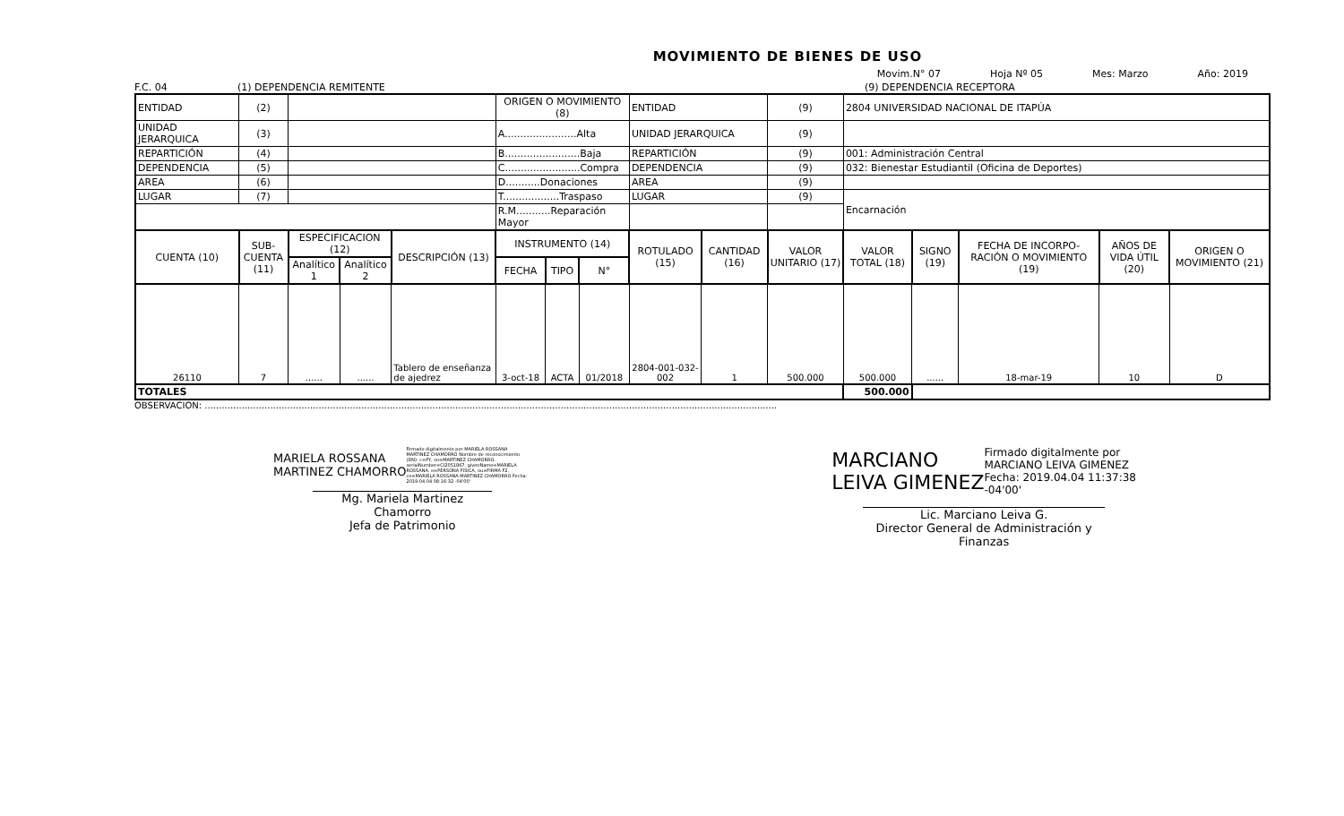MOVIMIENTO DE BIENES DE USO
Movim.N° 07 Hoja Nº 05 Mes: Marzo Año: 2019
F.C. 04 (1) DEPENDENCIA REMITENTE (9) DEPENDENCIA RECEPTORA
| ENTIDAD | (2) | | | | ORIGEN O MOVIMIENTO (8) | | | ENTIDAD | | (9) | 2804 UNIVERSIDAD NACIONAL DE ITAPÚA | | | | |
| UNIDAD JERARQUICA | (3) | | | | A.......................Alta | | | UNIDAD JERARQUICA | | (9) | | | | | |
| REPARTICIÓN | (4) | | | | B........................Baja | | | REPARTICIÓN | | (9) | 001: Administración Central | | | | |
| DEPENDENCIA | (5) | | | | C........................Compra | | | DEPENDENCIA | | (9) | 032: Bienestar Estudiantil (Oficina de Deportes) | | | | |
| AREA | (6) | | | | D...........Donaciones | | | AREA | | (9) | | | | | |
| LUGAR | (7) | | | | T..................Traspaso | | | LUGAR | | (9) | Encarnación | | | | |
| | | | | | R.M...........Reparación Mayor | | | | | | | | | | |
| CUENTA (10) | SUB-CUENTA (11) | ESPECIFICACION (12) | | DESCRIPCIÓN (13) | INSTRUMENTO (14) | | | ROTULADO (15) | CANTIDAD (16) | VALOR UNITARIO (17) | VALOR TOTAL (18) | SIGNO (19) | FECHA DE INCORPO-RACIÓN O MOVIMIENTO (19) | AÑOS DE VIDA ÚTIL (20) | ORIGEN O MOVIMIENTO (21) |
| | | Analítico 1 | Analítico 2 | | FECHA | TIPO | N° | | | | | | | | |
| 26110 | 7 | ...... | ...... | Tablero de enseñanza de ajedrez | 3-oct-18 | ACTA | 01/2018 | 2804-001-032-002 | 1 | 500.000 | 500.000 | ...... | 18-mar-19 | 10 | D |
| TOTALES | | | | | | | | | | | 500.000 | | | | |
OBSERVACION: .........................................................................................................................................................................................................
MARIELA ROSSANA
MARTINEZ CHAMORRO
Firmado digitalmente por MARIELA ROSSANA MARTINEZ CHAMORRO Nombre de reconocimiento (DN): c=PY, sn=MARTINEZ CHAMORRO, serialNumber=CI2051867, givenName=MARIELA ROSSANA, o=PERSONA FISICA, ou=FIRMA F2, cn=MARIELA ROSSANA MARTINEZ CHAMORRO Fecha: 2019.04.04 08:16:32 -04'00'
Mg. Mariela Martinez Chamorro
Jefa de Patrimonio
MARCIANO
LEIVA GIMENEZ
Firmado digitalmente por
MARCIANO LEIVA GIMENEZ
Fecha: 2019.04.04 11:37:38
-04'00'
Lic. Marciano Leiva G.
Director General de Administración y Finanzas